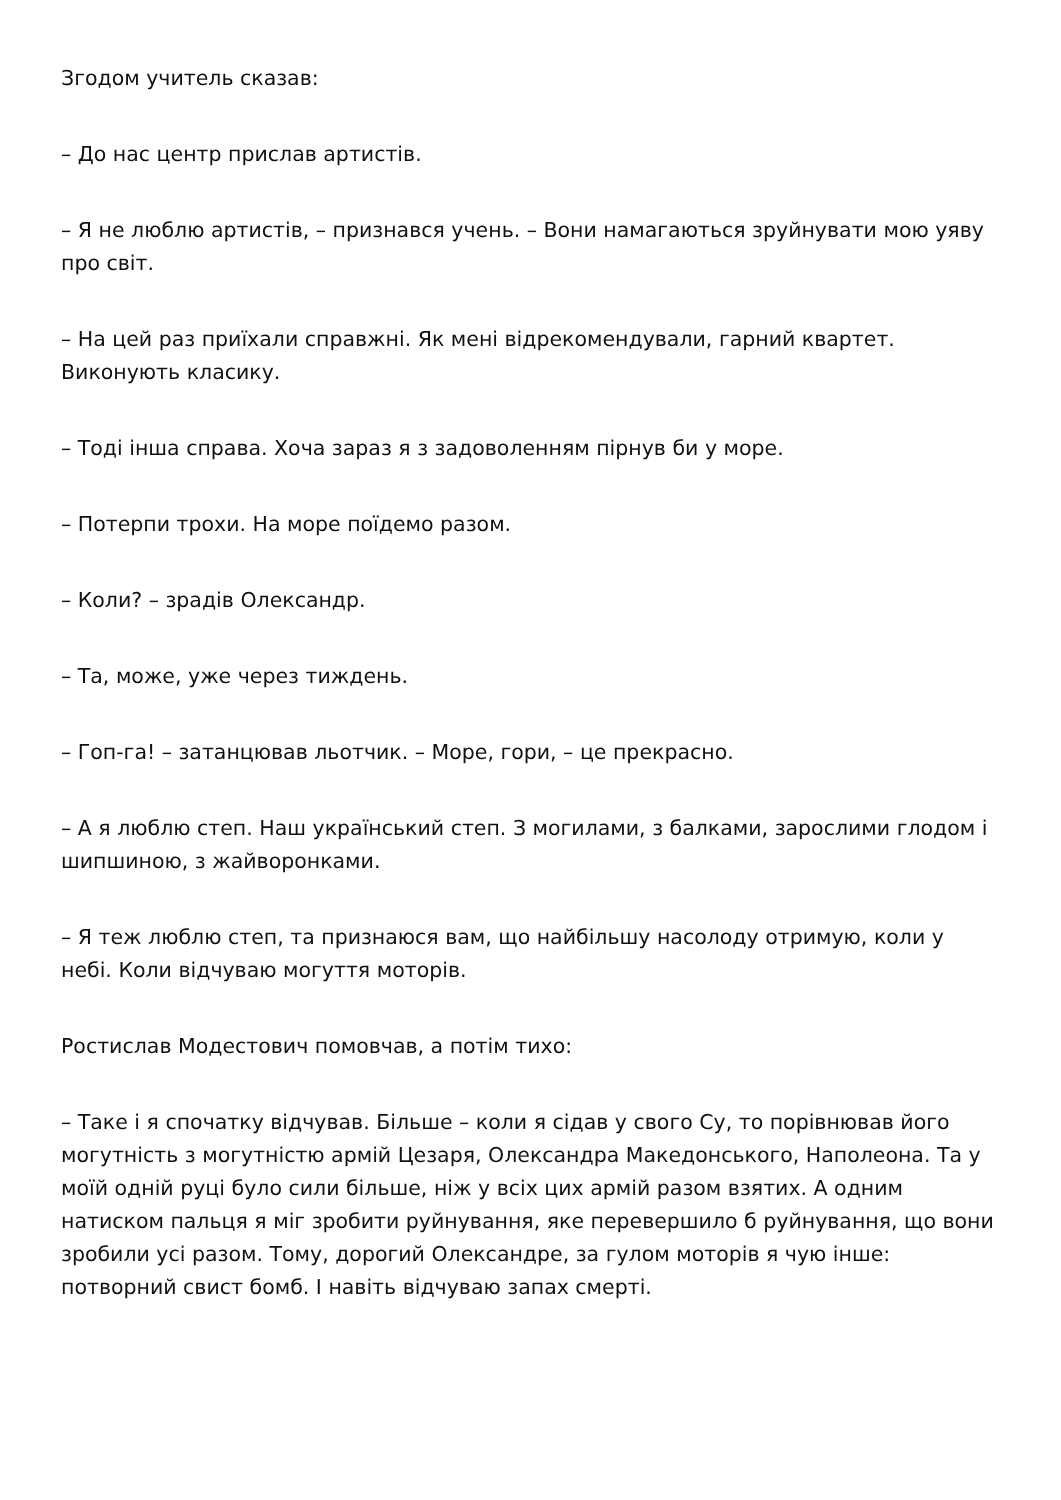Згодом учитель сказав:
– До нас центр прислав артистів.
– Я не люблю артистів, – признався учень. – Вони намагаються зруйнувати мою уяву про світ.
– На цей раз приїхали справжні. Як мені відрекомендували, гарний квартет. Виконують класику.
– Тоді інша справа. Хоча зараз я з задоволенням пірнув би у море.
– Потерпи трохи. На море поїдемо разом.
– Коли? – зрадів Олександр.
– Та, може, уже через тиждень.
– Гоп-га! – затанцював льотчик. – Море, гори, – це прекрасно.
– А я люблю степ. Наш український степ. З могилами, з балками, зарослими глодом і шипшиною, з жайворонками.
– Я теж люблю степ, та признаюся вам, що найбільшу насолоду отримую, коли у небі. Коли відчуваю могуття моторів.
Ростислав Модестович помовчав, а потім тихо:
– Таке і я спочатку відчував. Більше – коли я сідав у свого Су, то порівнював його могутність з могутністю армій Цезаря, Олександра Македонського, Наполеона. Та у моїй одній руці було сили більше, ніж у всіх цих армій разом взятих. А одним натиском пальця я міг зробити руйнування, яке перевершило б руйнування, що вони зробили усі разом. Тому, дорогий Олександре, за гулом моторів я чую інше: потворний свист бомб. І навіть відчуваю запах смерті.